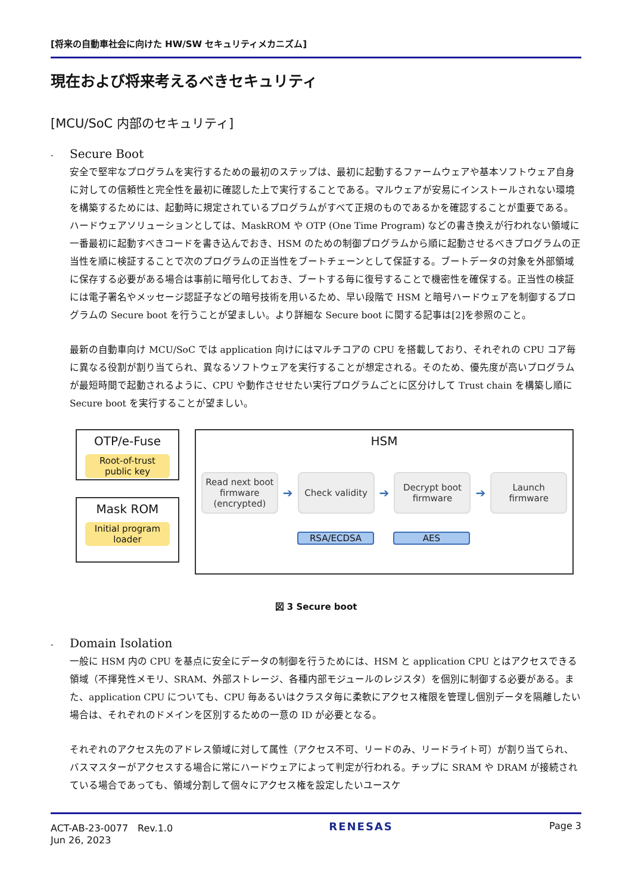[将来の自動車社会に向けた HW/SW セキュリティメカニズム]
現在および将来考えるべきセキュリティ
[MCU/SoC 内部のセキュリティ]
- Secure Boot
安全で堅牢なプログラムを実行するための最初のステップは、最初に起動するファームウェアや基本ソフトウェア自身に対しての信頼性と完全性を最初に確認した上で実行することである。マルウェアが安易にインストールされない環境を構築するためには、起動時に規定されているプログラムがすべて正規のものであるかを確認することが重要である。ハードウェアソリューションとしては、MaskROM や OTP (One Time Program) などの書き換えが行われない領域に一番最初に起動すべきコードを書き込んでおき、HSM のための制御プログラムから順に起動させるべきプログラムの正当性を順に検証することで次のプログラムの正当性をブートチェーンとして保証する。ブートデータの対象を外部領域に保存する必要がある場合は事前に暗号化しておき、ブートする毎に復号することで機密性を確保する。正当性の検証には電子署名やメッセージ認証子などの暗号技術を用いるため、早い段階で HSM と暗号ハードウェアを制御するプログラムの Secure boot を行うことが望ましい。より詳細な Secure boot に関する記事は[2]を参照のこと。
最新の自動車向け MCU/SoC では application 向けにはマルチコアの CPU を搭載しており、それぞれの CPU コア毎に異なる役割が割り当てられ、異なるソフトウェアを実行することが想定される。そのため、優先度が高いプログラムが最短時間で起動されるように、CPU や動作させせたい実行プログラムごとに区分けして Trust chain を構築し順に Secure boot を実行することが望ましい。
OTP/e-Fuse
Root-of-trust public key
Mask ROM
Initial program loader
HSM
Read next boot firmware (encrypted)
➔
Check validity
➔
Decrypt boot firmware
➔
Launch firmware
RSA/ECDSA AES
図 3 Secure boot
- Domain Isolation
一般に HSM 内の CPU を基点に安全にデータの制御を行うためには、HSM と application CPU とはアクセスできる領域（不揮発性メモリ、SRAM、外部ストレージ、各種内部モジュールのレジスタ）を個別に制御する必要がある。また、application CPU についても、CPU 毎あるいはクラスタ毎に柔軟にアクセス権限を管理し個別データを隔離したい場合は、それぞれのドメインを区別するための一意の ID が必要となる。
それぞれのアクセス先のアドレス領域に対して属性（アクセス不可、リードのみ、リードライト可）が割り当てられ、バスマスターがアクセスする場合に常にハードウェアによって判定が行われる。チップに SRAM や DRAM が接続されている場合であっても、領域分割して個々にアクセス権を設定したいユースケ
ACT-AB-23-0077　Rev.1.0
Jun 26, 2023
RENESAS Page 3